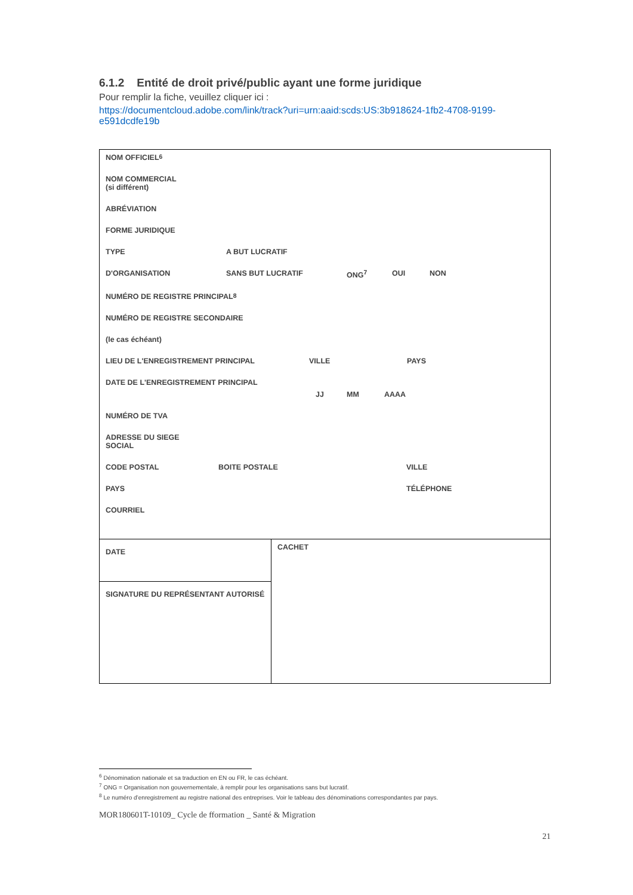6.1.2 Entité de droit privé/public ayant une forme juridique
Pour remplir la fiche, veuillez cliquer ici :
https://documentcloud.adobe.com/link/track?uri=urn:aaid:scds:US:3b918624-1fb2-4708-9199-e591dcdfe19b
| NOM OFFICIEL<sup>6</sup> NOM COMMERCIAL (si différent) ABRÉVIATION FORME JURIDIQUE TYPE A BUT LUCRATIF D'ORGANISATION SANS BUT LUCRATIF ONG<sup>7</sup> OUI NON NUMÉRO DE REGISTRE PRINCIPAL<sup>8</sup> NUMÉRO DE REGISTRE SECONDAIRE (le cas échéant) LIEU DE L'ENREGISTREMENT PRINCIPAL VILLE PAYS DATE DE L'ENREGISTREMENT PRINCIPAL JJ MM AAAA NUMÉRO DE TVA ADRESSE DU SIEGE SOCIAL CODE POSTAL BOITE POSTALE VILLE PAYS TÉLÉPHONE COURRIEL | |
| DATE | CACHET |
| SIGNATURE DU REPRÉSENTANT AUTORISÉ | |
<sup>6</sup> Dénomination nationale et sa traduction en EN ou FR, le cas échéant.
<sup>7</sup> ONG = Organisation non gouvernementale, à remplir pour les organisations sans but lucratif.
<sup>8</sup> Le numéro d’enregistrement au registre national des entreprises. Voir le tableau des dénominations correspondantes par pays.
MOR180601T-10109_ Cycle de fformation _ Santé & Migration
21